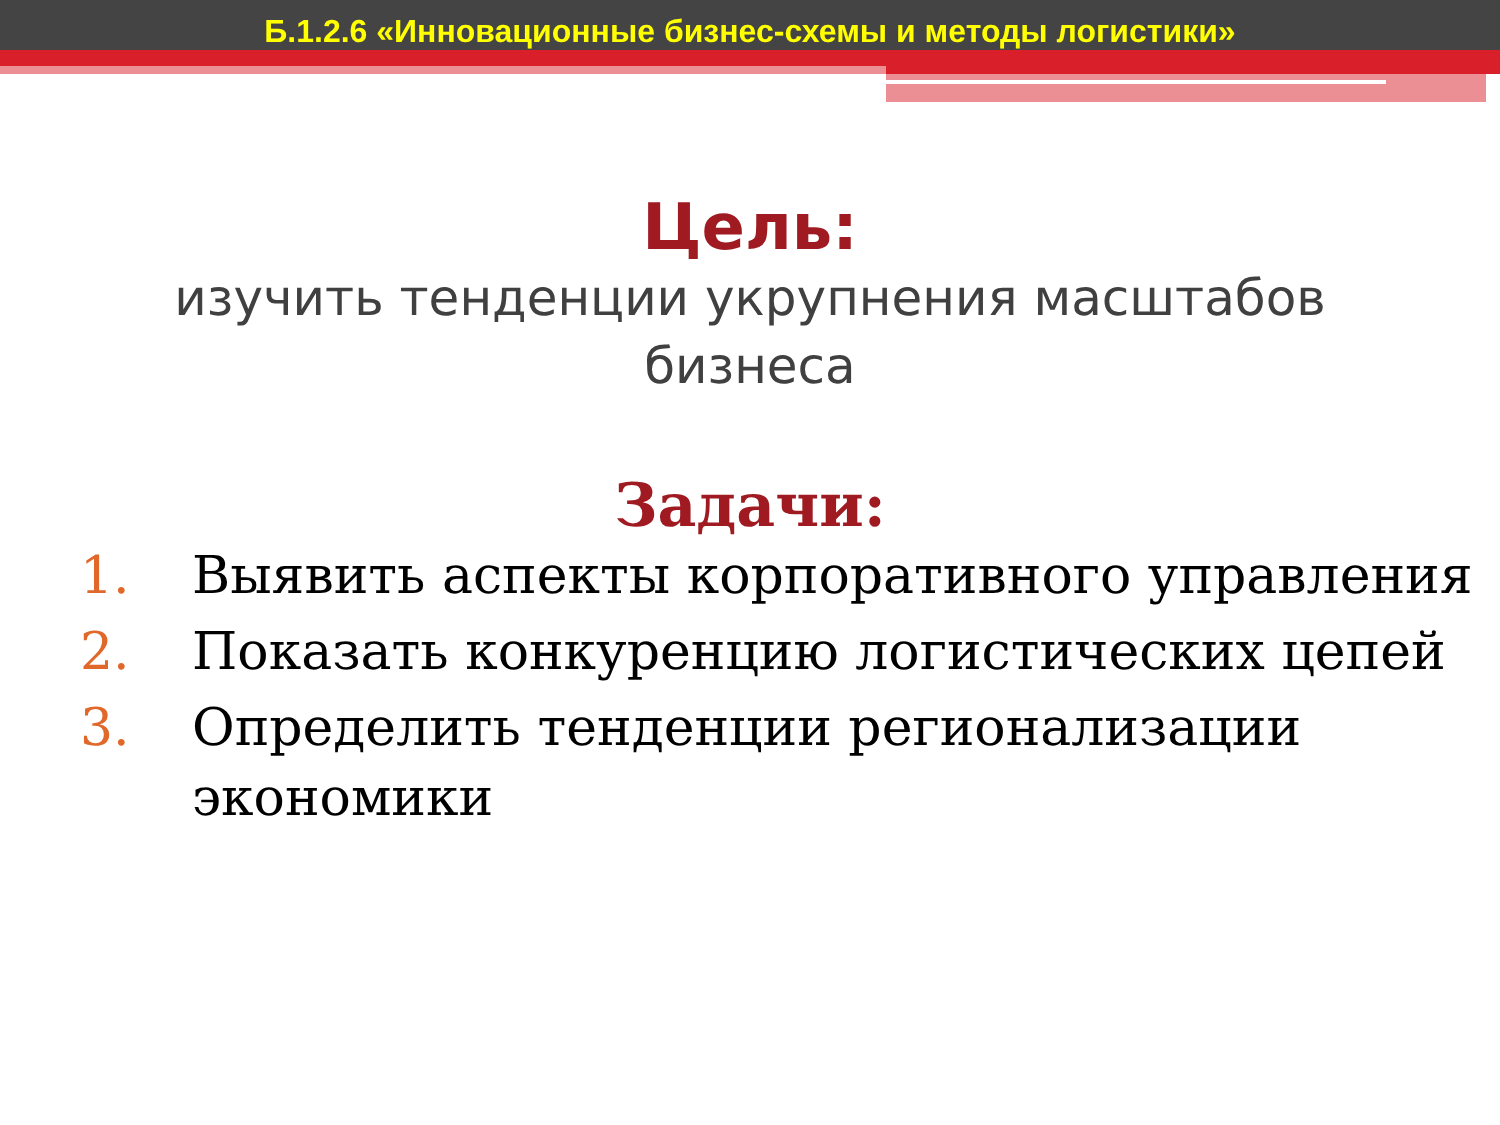Б.1.2.6 «Инновационные бизнес-схемы и методы логистики»
Цель:
изучить тенденции укрупнения масштабов
бизнеса
Задачи:
1. Выявить аспекты корпоративного управления
2. Показать конкуренцию логистических цепей
3. Определить тенденции регионализации экономики